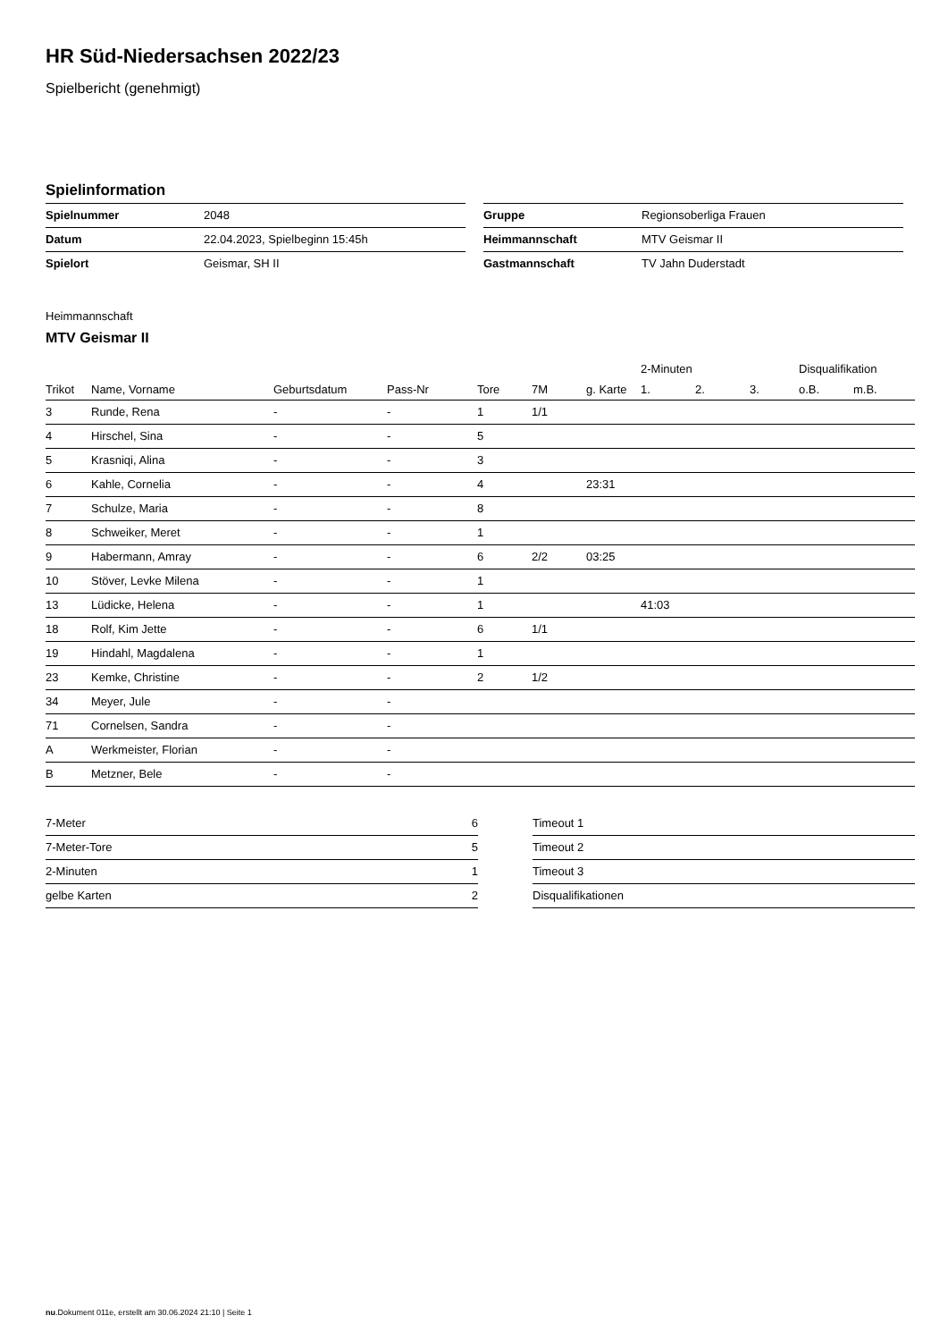HR Süd-Niedersachsen 2022/23
Spielbericht (genehmigt)
Spielinformation
| Spielnummer | 2048 |
| Datum | 22.04.2023, Spielbeginn 15:45h |
| Spielort | Geismar, SH II |
| Gruppe | Regionsoberliga Frauen |
| Heimmannschaft | MTV Geismar II |
| Gastmannschaft | TV Jahn Duderstadt |
Heimmannschaft
MTV Geismar II
| | | | | | | | 2-Minuten | | | Disqualifikation | |
| --- | --- | --- | --- | --- | --- | --- | --- | --- | --- | --- | --- |
| Trikot | Name, Vorname | Geburtsdatum | Pass-Nr | Tore | 7M | g. Karte | 1. | 2. | 3. | o.B. | m.B. |
| 3 | Runde, Rena | - | - | 1 | 1/1 | | | | | | |
| 4 | Hirschel, Sina | - | - | 5 | | | | | | | |
| 5 | Krasniqi, Alina | - | - | 3 | | | | | | | |
| 6 | Kahle, Cornelia | - | - | 4 | | 23:31 | | | | | |
| 7 | Schulze, Maria | - | - | 8 | | | | | | | |
| 8 | Schweiker, Meret | - | - | 1 | | | | | | | |
| 9 | Habermann, Amray | - | - | 6 | 2/2 | 03:25 | | | | | |
| 10 | Stöver, Levke Milena | - | - | 1 | | | | | | | |
| 13 | Lüdicke, Helena | - | - | 1 | | | 41:03 | | | | |
| 18 | Rolf, Kim Jette | - | - | 6 | 1/1 | | | | | | |
| 19 | Hindahl, Magdalena | - | - | 1 | | | | | | | |
| 23 | Kemke, Christine | - | - | 2 | 1/2 | | | | | | |
| 34 | Meyer, Jule | - | - | | | | | | | | |
| 71 | Cornelsen, Sandra | - | - | | | | | | | | |
| A | Werkmeister, Florian | - | - | | | | | | | | |
| B | Metzner, Bele | - | - | | | | | | | | |
| 7-Meter | 6 |
| 7-Meter-Tore | 5 |
| 2-Minuten | 1 |
| gelbe Karten | 2 |
| Timeout 1 |
| Timeout 2 |
| Timeout 3 |
| Disqualifikationen |
nu.Dokument 011e, erstellt am 30.06.2024 21:10 | Seite 1